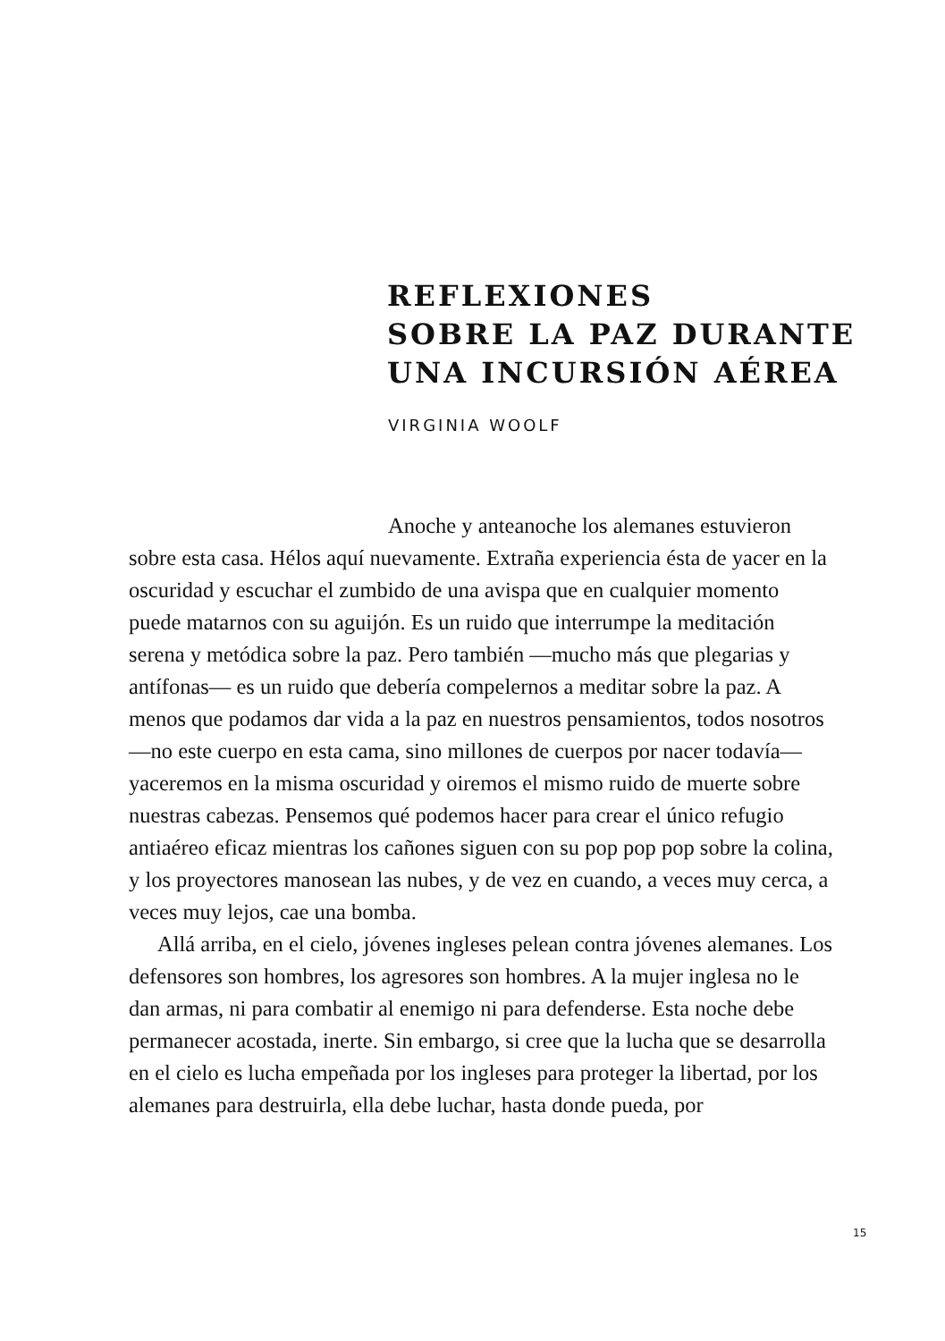REFLEXIONES
SOBRE LA PAZ DURANTE
UNA INCURSIÓN AÉREA
VIRGINIA WOOLF
Anoche y anteanoche los alemanes estuvieron sobre esta casa. Hélos aquí nuevamente. Extraña experiencia ésta de yacer en la oscuridad y escuchar el zumbido de una avispa que en cualquier momento puede matarnos con su aguijón. Es un ruido que interrumpe la meditación serena y metódica sobre la paz. Pero también —mucho más que plegarias y antífonas— es un ruido que debería compelernos a meditar sobre la paz. A menos que podamos dar vida a la paz en nuestros pensamientos, todos nosotros —no este cuerpo en esta cama, sino millones de cuerpos por nacer todavía— yaceremos en la misma oscuridad y oiremos el mismo ruido de muerte sobre nuestras cabezas. Pensemos qué podemos hacer para crear el único refugio antiaéreo eficaz mientras los cañones siguen con su pop pop pop sobre la colina, y los proyectores manosean las nubes, y de vez en cuando, a veces muy cerca, a veces muy lejos, cae una bomba.
Allá arriba, en el cielo, jóvenes ingleses pelean contra jóvenes alemanes. Los defensores son hombres, los agresores son hombres. A la mujer inglesa no le dan armas, ni para combatir al enemigo ni para defenderse. Esta noche debe permanecer acostada, inerte. Sin embargo, si cree que la lucha que se desarrolla en el cielo es lucha empeñada por los ingleses para proteger la libertad, por los alemanes para destruirla, ella debe luchar, hasta donde pueda, por
15